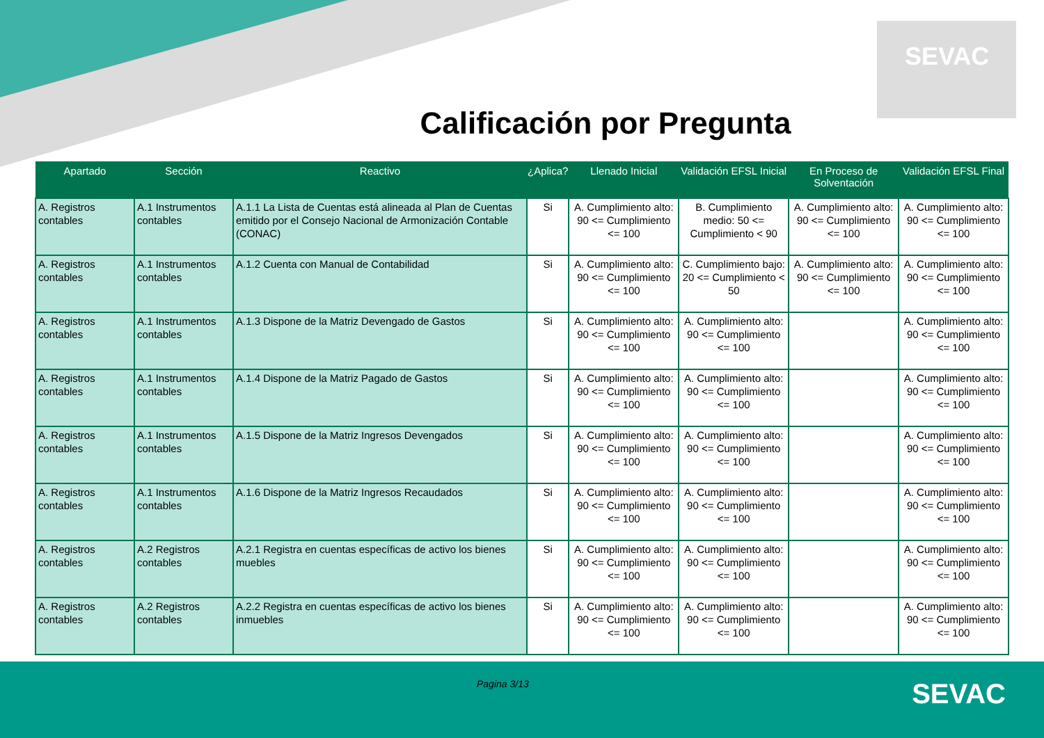SEVAC
Calificación por Pregunta
| Apartado | Sección | Reactivo | ¿Aplica? | Llenado Inicial | Validación EFSL Inicial | En Proceso de Solventación | Validación EFSL Final |
| --- | --- | --- | --- | --- | --- | --- | --- |
| A. Registros contables | A.1 Instrumentos contables | A.1.1 La Lista de Cuentas está alineada al Plan de Cuentas emitido por el Consejo Nacional de Armonización Contable (CONAC) | Si | A. Cumplimiento alto: 90 <= Cumplimiento <= 100 | B. Cumplimiento medio: 50 <= Cumplimiento < 90 | A. Cumplimiento alto: 90 <= Cumplimiento <= 100 | A. Cumplimiento alto: 90 <= Cumplimiento <= 100 |
| A. Registros contables | A.1 Instrumentos contables | A.1.2 Cuenta con Manual de Contabilidad | Si | A. Cumplimiento alto: 90 <= Cumplimiento <= 100 | C. Cumplimiento bajo: 20 <= Cumplimiento < 50 | A. Cumplimiento alto: 90 <= Cumplimiento <= 100 | A. Cumplimiento alto: 90 <= Cumplimiento <= 100 |
| A. Registros contables | A.1 Instrumentos contables | A.1.3 Dispone de la Matriz Devengado de Gastos | Si | A. Cumplimiento alto: 90 <= Cumplimiento <= 100 | A. Cumplimiento alto: 90 <= Cumplimiento <= 100 | | A. Cumplimiento alto: 90 <= Cumplimiento <= 100 |
| A. Registros contables | A.1 Instrumentos contables | A.1.4 Dispone de la Matriz Pagado de Gastos | Si | A. Cumplimiento alto: 90 <= Cumplimiento <= 100 | A. Cumplimiento alto: 90 <= Cumplimiento <= 100 | | A. Cumplimiento alto: 90 <= Cumplimiento <= 100 |
| A. Registros contables | A.1 Instrumentos contables | A.1.5 Dispone de la Matriz Ingresos Devengados | Si | A. Cumplimiento alto: 90 <= Cumplimiento <= 100 | A. Cumplimiento alto: 90 <= Cumplimiento <= 100 | | A. Cumplimiento alto: 90 <= Cumplimiento <= 100 |
| A. Registros contables | A.1 Instrumentos contables | A.1.6 Dispone de la Matriz Ingresos Recaudados | Si | A. Cumplimiento alto: 90 <= Cumplimiento <= 100 | A. Cumplimiento alto: 90 <= Cumplimiento <= 100 | | A. Cumplimiento alto: 90 <= Cumplimiento <= 100 |
| A. Registros contables | A.2 Registros contables | A.2.1 Registra en cuentas específicas de activo los bienes muebles | Si | A. Cumplimiento alto: 90 <= Cumplimiento <= 100 | A. Cumplimiento alto: 90 <= Cumplimiento <= 100 | | A. Cumplimiento alto: 90 <= Cumplimiento <= 100 |
| A. Registros contables | A.2 Registros contables | A.2.2 Registra en cuentas específicas de activo los bienes inmuebles | Si | A. Cumplimiento alto: 90 <= Cumplimiento <= 100 | A. Cumplimiento alto: 90 <= Cumplimiento <= 100 | | A. Cumplimiento alto: 90 <= Cumplimiento <= 100 |
Pagina 3/13 SEVAC